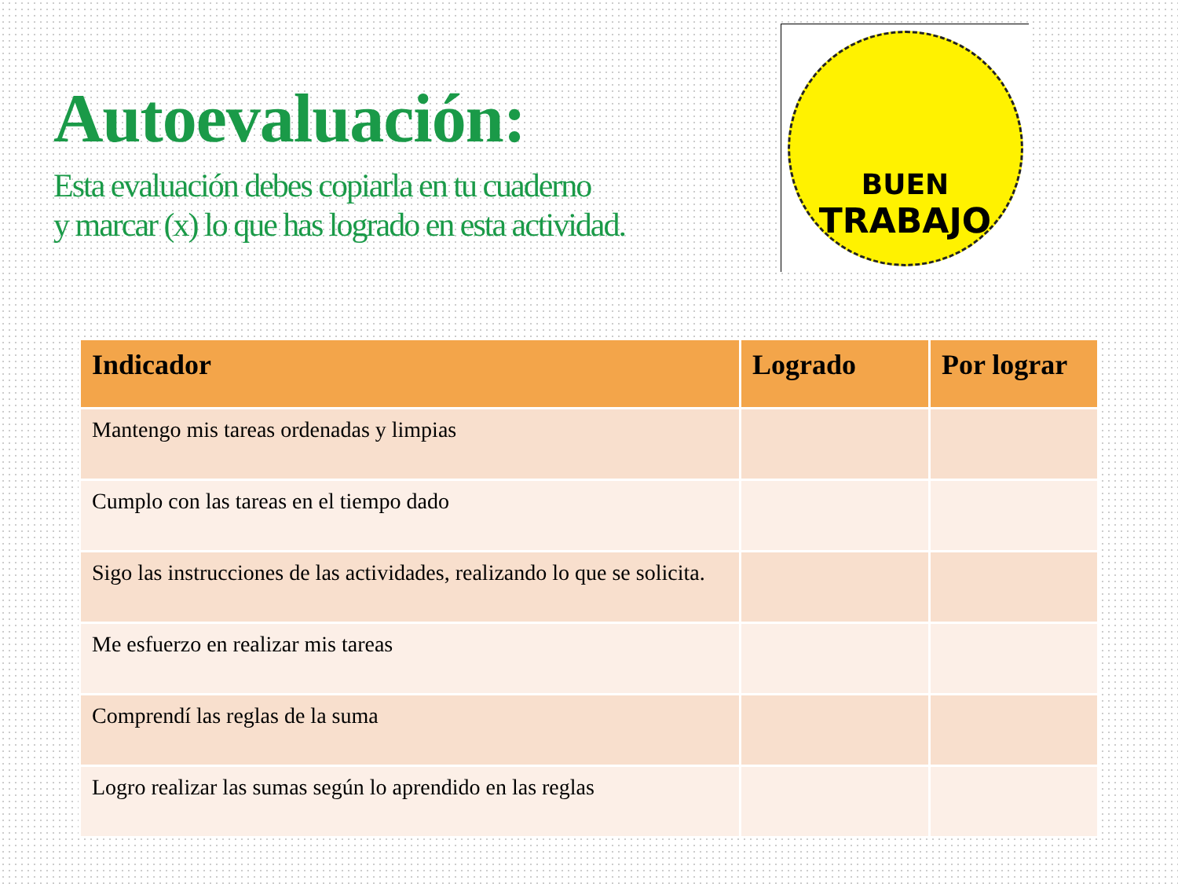Autoevaluación:
Esta evaluación debes copiarla en tu cuaderno
y marcar (x) lo que has logrado en esta actividad.
BUEN
TRABAJO
| Indicador | Logrado | Por lograr |
| --- | --- | --- |
| Mantengo mis tareas ordenadas y limpias | | |
| Cumplo con las tareas en el tiempo dado | | |
| Sigo las instrucciones de las actividades, realizando lo que se solicita. | | |
| Me esfuerzo en realizar mis tareas | | |
| Comprendí las reglas de la suma | | |
| Logro realizar las sumas según lo aprendido en las reglas | | |